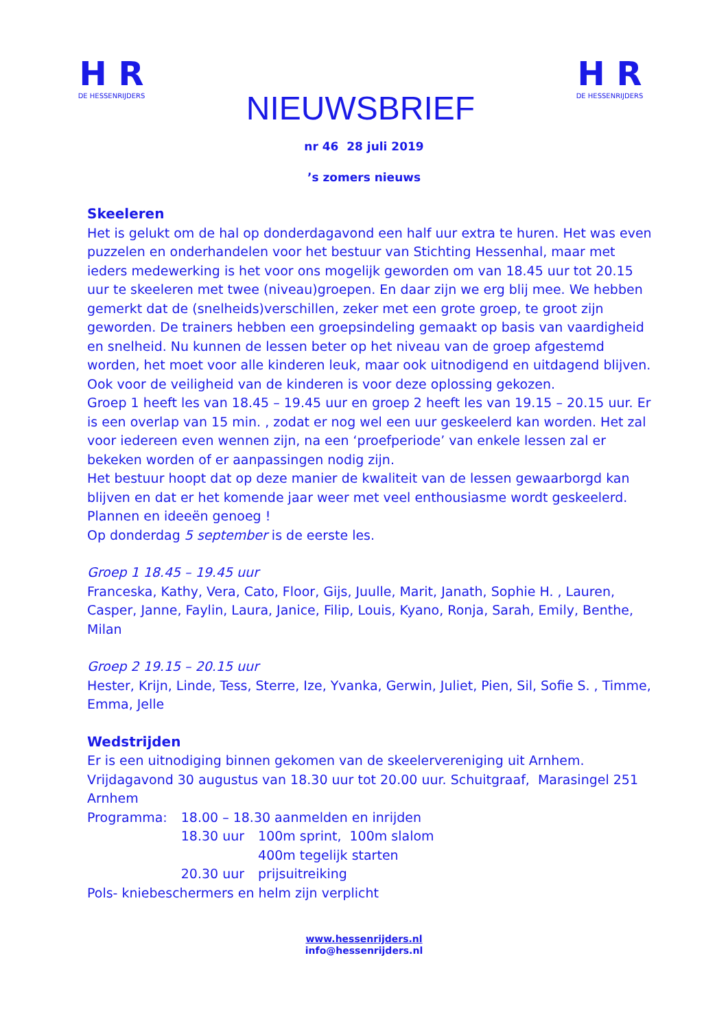H R
DE HESSENRIJDERS
NIEUWSBRIEF
H R
DE HESSENRIJDERS
nr 46 28 juli 2019
’s zomers nieuws
Skeeleren
Het is gelukt om de hal op donderdagavond een half uur extra te huren. Het was even puzzelen en onderhandelen voor het bestuur van Stichting Hessenhal, maar met ieders medewerking is het voor ons mogelijk geworden om van 18.45 uur tot 20.15 uur te skeeleren met twee (niveau)groepen. En daar zijn we erg blij mee. We hebben gemerkt dat de (snelheids)verschillen, zeker met een grote groep, te groot zijn geworden. De trainers hebben een groepsindeling gemaakt op basis van vaardigheid en snelheid. Nu kunnen de lessen beter op het niveau van de groep afgestemd worden, het moet voor alle kinderen leuk, maar ook uitnodigend en uitdagend blijven. Ook voor de veiligheid van de kinderen is voor deze oplossing gekozen.
Groep 1 heeft les van 18.45 – 19.45 uur en groep 2 heeft les van 19.15 – 20.15 uur. Er is een overlap van 15 min. , zodat er nog wel een uur geskeelerd kan worden. Het zal voor iedereen even wennen zijn, na een ‘proefperiode’ van enkele lessen zal er bekeken worden of er aanpassingen nodig zijn.
Het bestuur hoopt dat op deze manier de kwaliteit van de lessen gewaarborgd kan blijven en dat er het komende jaar weer met veel enthousiasme wordt geskeelerd. Plannen en ideeën genoeg !
Op donderdag 5 september is de eerste les.
Groep 1 18.45 – 19.45 uur
Franceska, Kathy, Vera, Cato, Floor, Gijs, Juulle, Marit, Janath, Sophie H. , Lauren, Casper, Janne, Faylin, Laura, Janice, Filip, Louis, Kyano, Ronja, Sarah, Emily, Benthe, Milan
Groep 2 19.15 – 20.15 uur
Hester, Krijn, Linde, Tess, Sterre, Ize, Yvanka, Gerwin, Juliet, Pien, Sil, Sofie S. , Timme, Emma, Jelle
Wedstrijden
Er is een uitnodiging binnen gekomen van de skeelervereniging uit Arnhem.
Vrijdagavond 30 augustus van 18.30 uur tot 20.00 uur. Schuitgraaf, Marasingel 251 Arnhem
| Programma: | 18.00 – 18.30 aanmelden en inrijden | |
| | 18.30 uur | 100m sprint, 100m slalom 400m tegelijk starten |
| | 20.30 uur | prijsuitreiking |
Pols- kniebeschermers en helm zijn verplicht
www.hessenrijders.nl
info@hessenrijders.nl